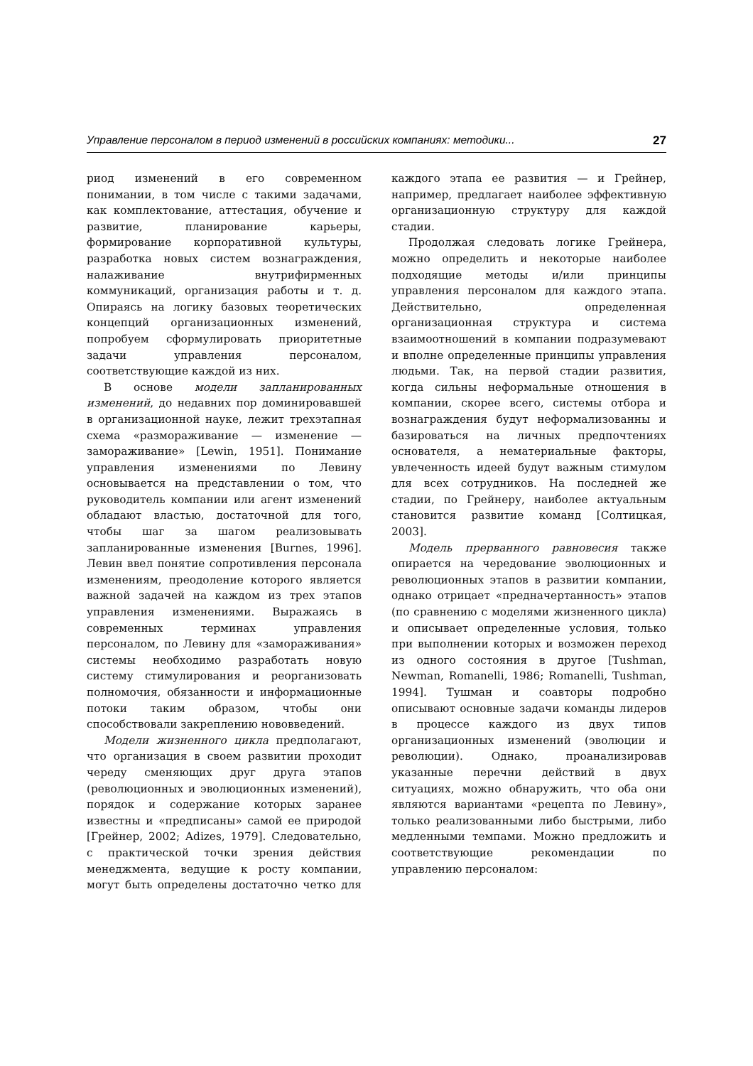Управление персоналом в период изменений в российских компаниях: методики... 27
риод изменений в его современном понимании, в том числе с такими задачами, как комплектование, аттестация, обучение и развитие, планирование карьеры, формирование корпоративной культуры, разработка новых систем вознаграждения, налаживание внутрифирменных коммуникаций, организация работы и т. д. Опираясь на логику базовых теоретических концепций организационных изменений, попробуем сформулировать приоритетные задачи управления персоналом, соответствующие каждой из них.
В основе модели запланированных изменений, до недавних пор доминировавшей в организационной науке, лежит трехэтапная схема «размораживание — изменение — замораживание» [Lewin, 1951]. Понимание управления изменениями по Левину основывается на представлении о том, что руководитель компании или агент изменений обладают властью, достаточной для того, чтобы шаг за шагом реализовывать запланированные изменения [Burnes, 1996]. Левин ввел понятие сопротивления персонала изменениям, преодоление которого является важной задачей на каждом из трех этапов управления изменениями. Выражаясь в современных терминах управления персоналом, по Левину для «замораживания» системы необходимо разработать новую систему стимулирования и реорганизовать полномочия, обязанности и информационные потоки таким образом, чтобы они способствовали закреплению нововведений.
Модели жизненного цикла предполагают, что организация в своем развитии проходит череду сменяющих друг друга этапов (революционных и эволюционных изменений), порядок и содержание которых заранее известны и «предписаны» самой ее природой [Грейнер, 2002; Adizes, 1979]. Следовательно, с практической точки зрения действия менеджмента, ведущие к росту компании, могут быть определены достаточно четко для каждого этапа ее развития — и Грейнер, например, предлагает наиболее эффективную организационную структуру для каждой стадии.
Продолжая следовать логике Грейнера, можно определить и некоторые наиболее подходящие методы и/или принципы управления персоналом для каждого этапа. Действительно, определенная организационная структура и система взаимоотношений в компании подразумевают и вполне определенные принципы управления людьми. Так, на первой стадии развития, когда сильны неформальные отношения в компании, скорее всего, системы отбора и вознаграждения будут неформализованны и базироваться на личных предпочтениях основателя, а нематериальные факторы, увлеченность идеей будут важным стимулом для всех сотрудников. На последней же стадии, по Грейнеру, наиболее актуальным становится развитие команд [Солтицкая, 2003].
Модель прерванного равновесия также опирается на чередование эволюционных и революционных этапов в развитии компании, однако отрицает «предначертанность» этапов (по сравнению с моделями жизненного цикла) и описывает определенные условия, только при выполнении которых и возможен переход из одного состояния в другое [Tushman, Newman, Romanelli, 1986; Romanelli, Tushman, 1994]. Тушман и соавторы подробно описывают основные задачи команды лидеров в процессе каждого из двух типов организационных изменений (эволюции и революции). Однако, проанализировав указанные перечни действий в двух ситуациях, можно обнаружить, что оба они являются вариантами «рецепта по Левину», только реализованными либо быстрыми, либо медленными темпами. Можно предложить и соответствующие рекомендации по управлению персоналом: